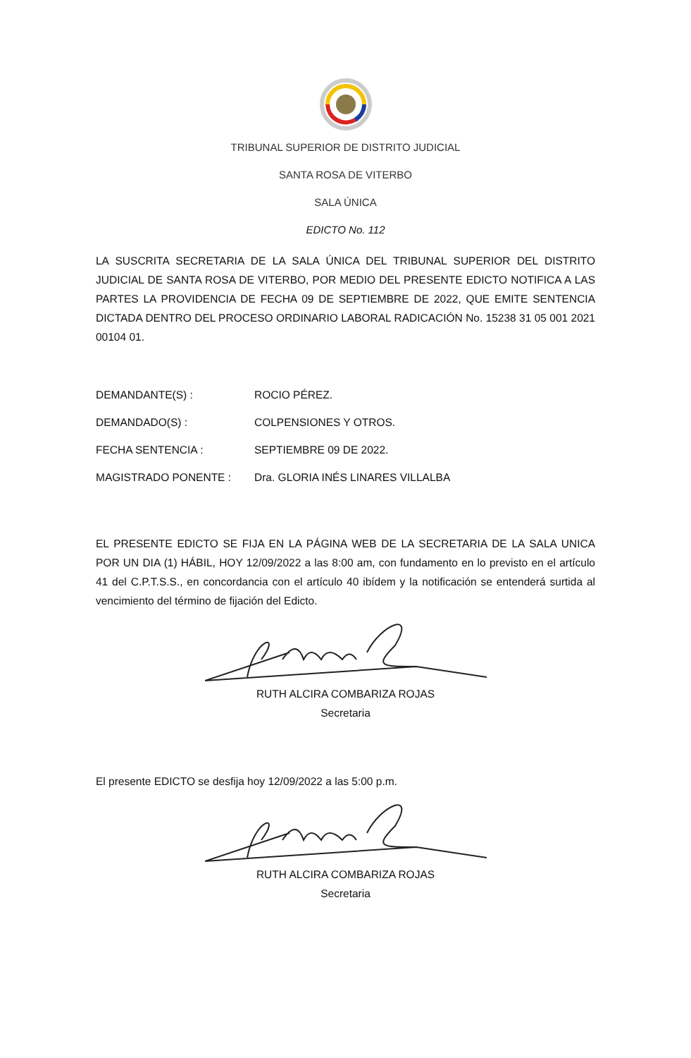TRIBUNAL SUPERIOR DE DISTRITO JUDICIAL
SANTA ROSA DE VITERBO
SALA ÚNICA
EDICTO No. 112
LA SUSCRITA SECRETARIA DE LA SALA ÚNICA DEL TRIBUNAL SUPERIOR DEL DISTRITO JUDICIAL DE SANTA ROSA DE VITERBO, POR MEDIO DEL PRESENTE EDICTO NOTIFICA A LAS PARTES LA PROVIDENCIA DE FECHA 09 DE SEPTIEMBRE DE 2022, QUE EMITE SENTENCIA DICTADA DENTRO DEL PROCESO ORDINARIO LABORAL RADICACIÓN No. 15238 31 05 001 2021 00104 01.
| DEMANDANTE(S) : | ROCIO PÉREZ. |
| DEMANDADO(S) : | COLPENSIONES Y OTROS. |
| FECHA SENTENCIA : | SEPTIEMBRE 09 DE 2022. |
| MAGISTRADO PONENTE : | Dra. GLORIA INÉS LINARES VILLALBA |
EL PRESENTE EDICTO SE FIJA EN LA PÁGINA WEB DE LA SECRETARIA DE LA SALA UNICA POR UN DIA (1) HÁBIL, HOY 12/09/2022 a las 8:00 am, con fundamento en lo previsto en el artículo 41 del C.P.T.S.S., en concordancia con el artículo 40 ibídem y la notificación se entenderá surtida al vencimiento del término de fijación del Edicto.
RUTH ALCIRA COMBARIZA ROJAS
Secretaria
El presente EDICTO se desfija hoy 12/09/2022 a las 5:00 p.m.
RUTH ALCIRA COMBARIZA ROJAS
Secretaria